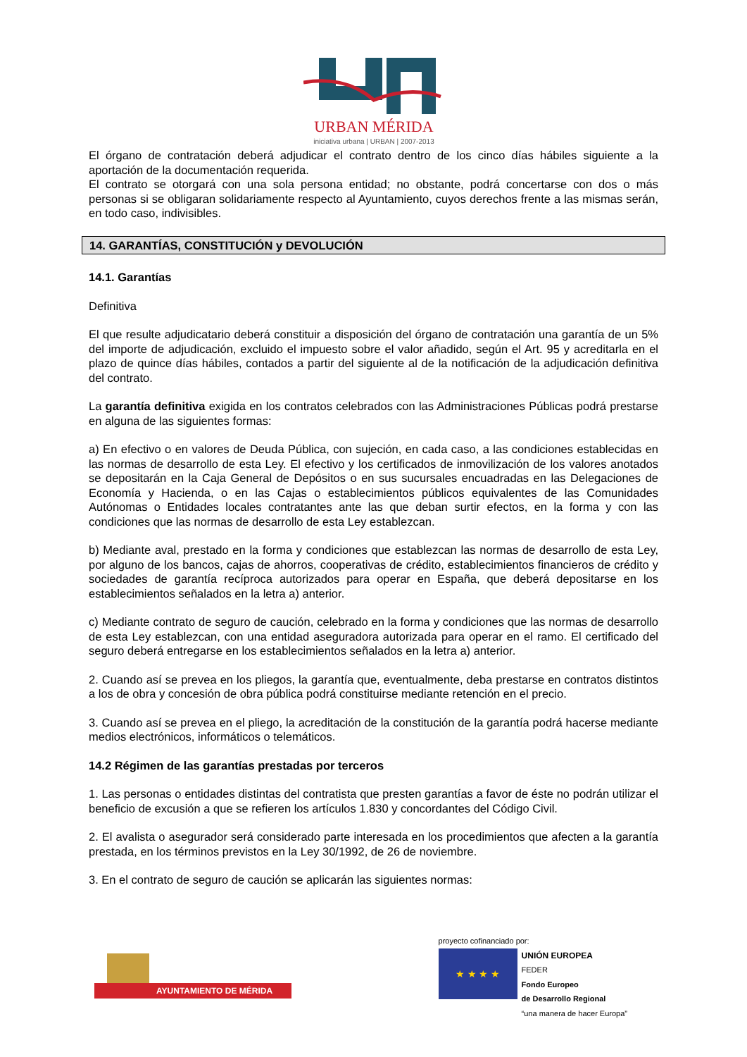URBAN MÉRIDA
iniciativa urbana | URBAN | 2007-2013
El órgano de contratación deberá adjudicar el contrato dentro de los cinco días hábiles siguiente a la aportación de la documentación requerida.
El contrato se otorgará con una sola persona entidad; no obstante, podrá concertarse con dos o más personas si se obligaran solidariamente respecto al Ayuntamiento, cuyos derechos frente a las mismas serán, en todo caso, indivisibles.
14. GARANTÍAS, CONSTITUCIÓN y DEVOLUCIÓN
14.1. Garantías
Definitiva
El que resulte adjudicatario deberá constituir a disposición del órgano de contratación una garantía de un 5% del importe de adjudicación, excluido el impuesto sobre el valor añadido, según el Art. 95 y acreditarla en el plazo de quince días hábiles, contados a partir del siguiente al de la notificación de la adjudicación definitiva del contrato.
La garantía definitiva exigida en los contratos celebrados con las Administraciones Públicas podrá prestarse en alguna de las siguientes formas:
a) En efectivo o en valores de Deuda Pública, con sujeción, en cada caso, a las condiciones establecidas en las normas de desarrollo de esta Ley. El efectivo y los certificados de inmovilización de los valores anotados se depositarán en la Caja General de Depósitos o en sus sucursales encuadradas en las Delegaciones de Economía y Hacienda, o en las Cajas o establecimientos públicos equivalentes de las Comunidades Autónomas o Entidades locales contratantes ante las que deban surtir efectos, en la forma y con las condiciones que las normas de desarrollo de esta Ley establezcan.
b) Mediante aval, prestado en la forma y condiciones que establezcan las normas de desarrollo de esta Ley, por alguno de los bancos, cajas de ahorros, cooperativas de crédito, establecimientos financieros de crédito y sociedades de garantía recíproca autorizados para operar en España, que deberá depositarse en los establecimientos señalados en la letra a) anterior.
c) Mediante contrato de seguro de caución, celebrado en la forma y condiciones que las normas de desarrollo de esta Ley establezcan, con una entidad aseguradora autorizada para operar en el ramo. El certificado del seguro deberá entregarse en los establecimientos señalados en la letra a) anterior.
2. Cuando así se prevea en los pliegos, la garantía que, eventualmente, deba prestarse en contratos distintos a los de obra y concesión de obra pública podrá constituirse mediante retención en el precio.
3. Cuando así se prevea en el pliego, la acreditación de la constitución de la garantía podrá hacerse mediante medios electrónicos, informáticos o telemáticos.
14.2 Régimen de las garantías prestadas por terceros
1. Las personas o entidades distintas del contratista que presten garantías a favor de éste no podrán utilizar el beneficio de excusión a que se refieren los artículos 1.830 y concordantes del Código Civil.
2. El avalista o asegurador será considerado parte interesada en los procedimientos que afecten a la garantía prestada, en los términos previstos en la Ley 30/1992, de 26 de noviembre.
3. En el contrato de seguro de caución se aplicarán las siguientes normas:
AYUNTAMIENTO DE MÉRIDA
proyecto cofinanciado por:
★ ★ ★ ★
UNIÓN EUROPEA
FEDER
Fondo Europeo
de Desarrollo Regional
“una manera de hacer Europa”